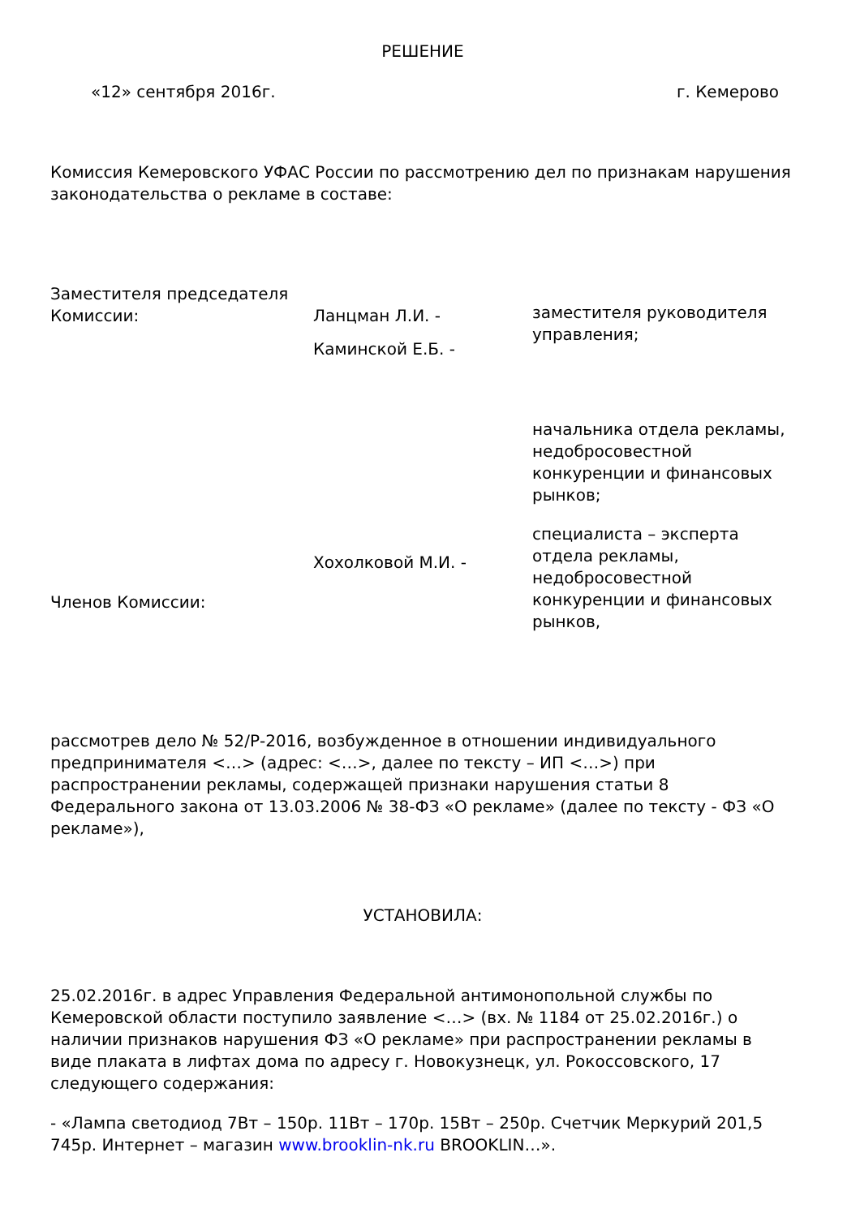РЕШЕНИЕ
| «12» сентября 2016г. | г. Кемерово |
Комиссия Кемеровского УФАС России по рассмотрению дел по признакам нарушения законодательства о рекламе в составе:
| Заместителя председателя Комиссии: | Ланцман Л.И. - Каминской Е.Б. - | заместителя руководителя управления; |
| Членов Комиссии: | Хохолковой М.И. - | начальника отдела рекламы, недобросовестной конкуренции и финансовых рынков; специалиста – эксперта отдела рекламы, недобросовестной конкуренции и финансовых рынков, |
рассмотрев дело № 52/Р-2016, возбужденное в отношении индивидуального предпринимателя <…> (адрес: <…>, далее по тексту – ИП <…>) при распространении рекламы, содержащей признаки нарушения статьи 8 Федерального закона от 13.03.2006 № 38-ФЗ «О рекламе» (далее по тексту - ФЗ «О рекламе»),
УСТАНОВИЛА:
25.02.2016г. в адрес Управления Федеральной антимонопольной службы по Кемеровской области поступило заявление <…> (вх. № 1184 от 25.02.2016г.) о наличии признаков нарушения ФЗ «О рекламе» при распространении рекламы в виде плаката в лифтах дома по адресу г. Новокузнецк, ул. Рокоссовского, 17 следующего содержания:
- «Лампа светодиод 7Вт – 150р. 11Вт – 170р. 15Вт – 250р. Счетчик Меркурий 201,5 745р. Интернет – магазин www.brooklin-nk.ru BROOKLIN…».